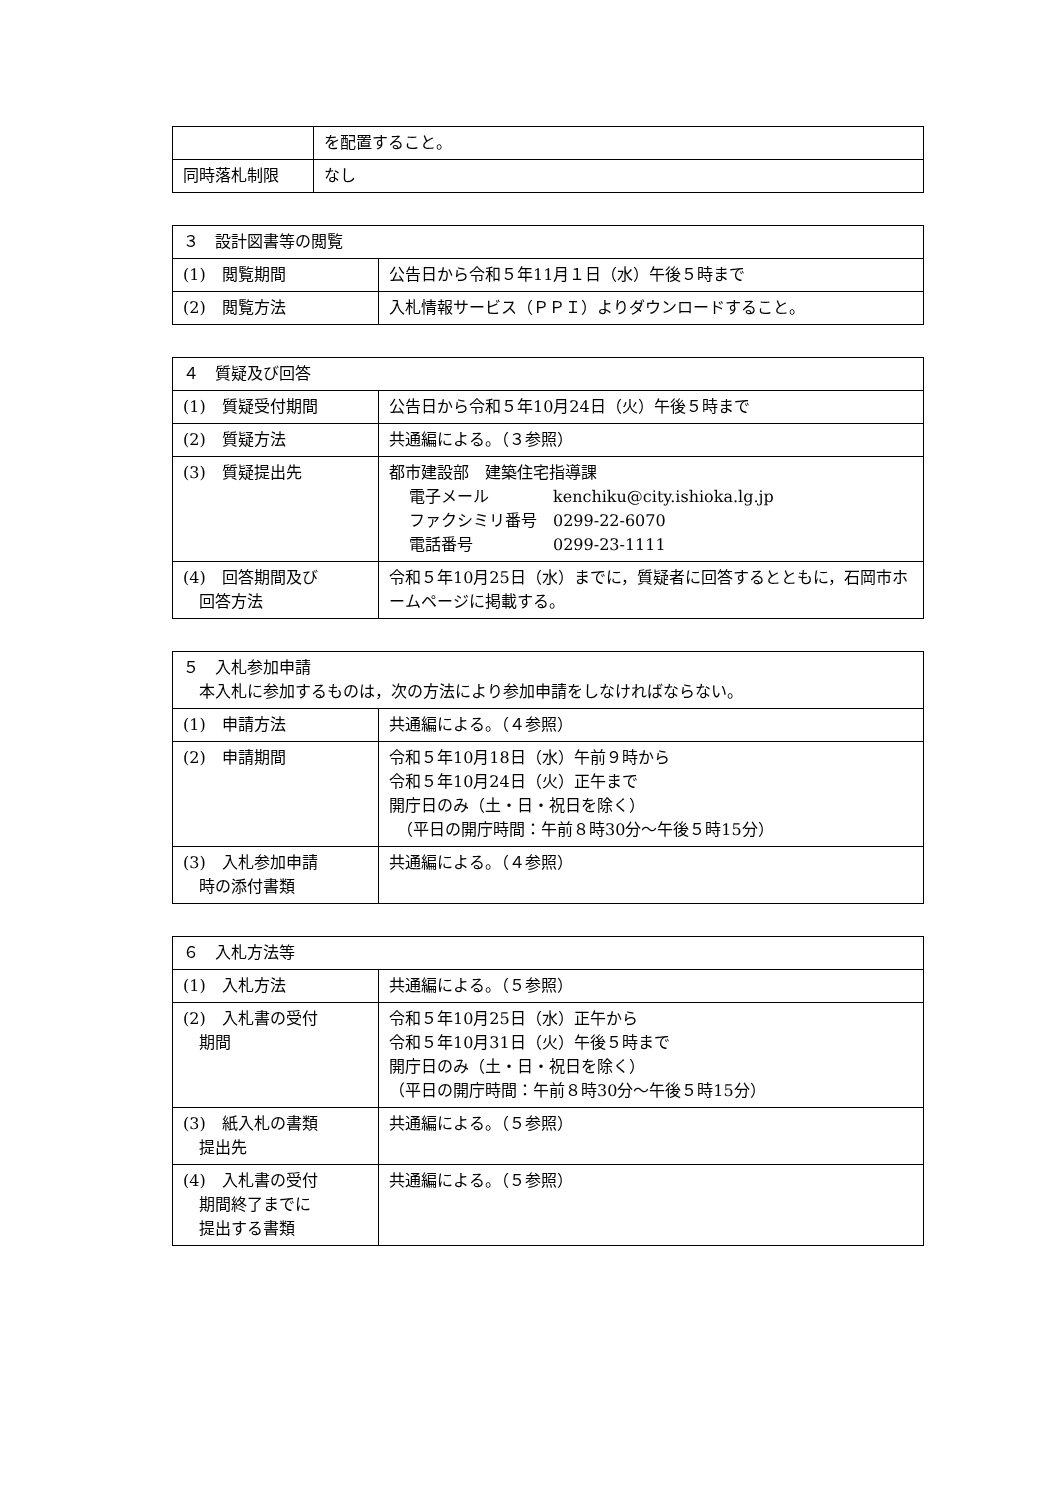| | を配置すること。 |
| 同時落札制限 | なし |
| ３ 設計図書等の閲覧 | |
| (1) 閲覧期間 | 公告日から令和５年11月１日（水）午後５時まで |
| (2) 閲覧方法 | 入札情報サービス（ＰＰＩ）よりダウンロードすること。 |
| ４ 質疑及び回答 | |
| (1) 質疑受付期間 | 公告日から令和５年10月24日（火）午後５時まで |
| (2) 質疑方法 | 共通編による。（３参照） |
| (3) 質疑提出先 | 都市建設部 建築住宅指導課 電子メール kenchiku@city.ishioka.lg.jp ファクシミリ番号 0299-22-6070 電話番号 0299-23-1111 |
| (4) 回答期間及び 回答方法 | 令和５年10月25日（水）までに，質疑者に回答するとともに，石岡市ホームページに掲載する。 |
| ５ 入札参加申請 本入札に参加するものは，次の方法により参加申請をしなければならない。 | |
| (1) 申請方法 | 共通編による。（４参照） |
| (2) 申請期間 | 令和５年10月18日（水）午前９時から 令和５年10月24日（火）正午まで 開庁日のみ（土・日・祝日を除く） （平日の開庁時間：午前８時30分～午後５時15分） |
| (3) 入札参加申請 時の添付書類 | 共通編による。（４参照） |
| ６ 入札方法等 | |
| (1) 入札方法 | 共通編による。（５参照） |
| (2) 入札書の受付 期間 | 令和５年10月25日（水）正午から 令和５年10月31日（火）午後５時まで 開庁日のみ（土・日・祝日を除く） （平日の開庁時間：午前８時30分～午後５時15分） |
| (3) 紙入札の書類 提出先 | 共通編による。（５参照） |
| (4) 入札書の受付 期間終了までに 提出する書類 | 共通編による。（５参照） |